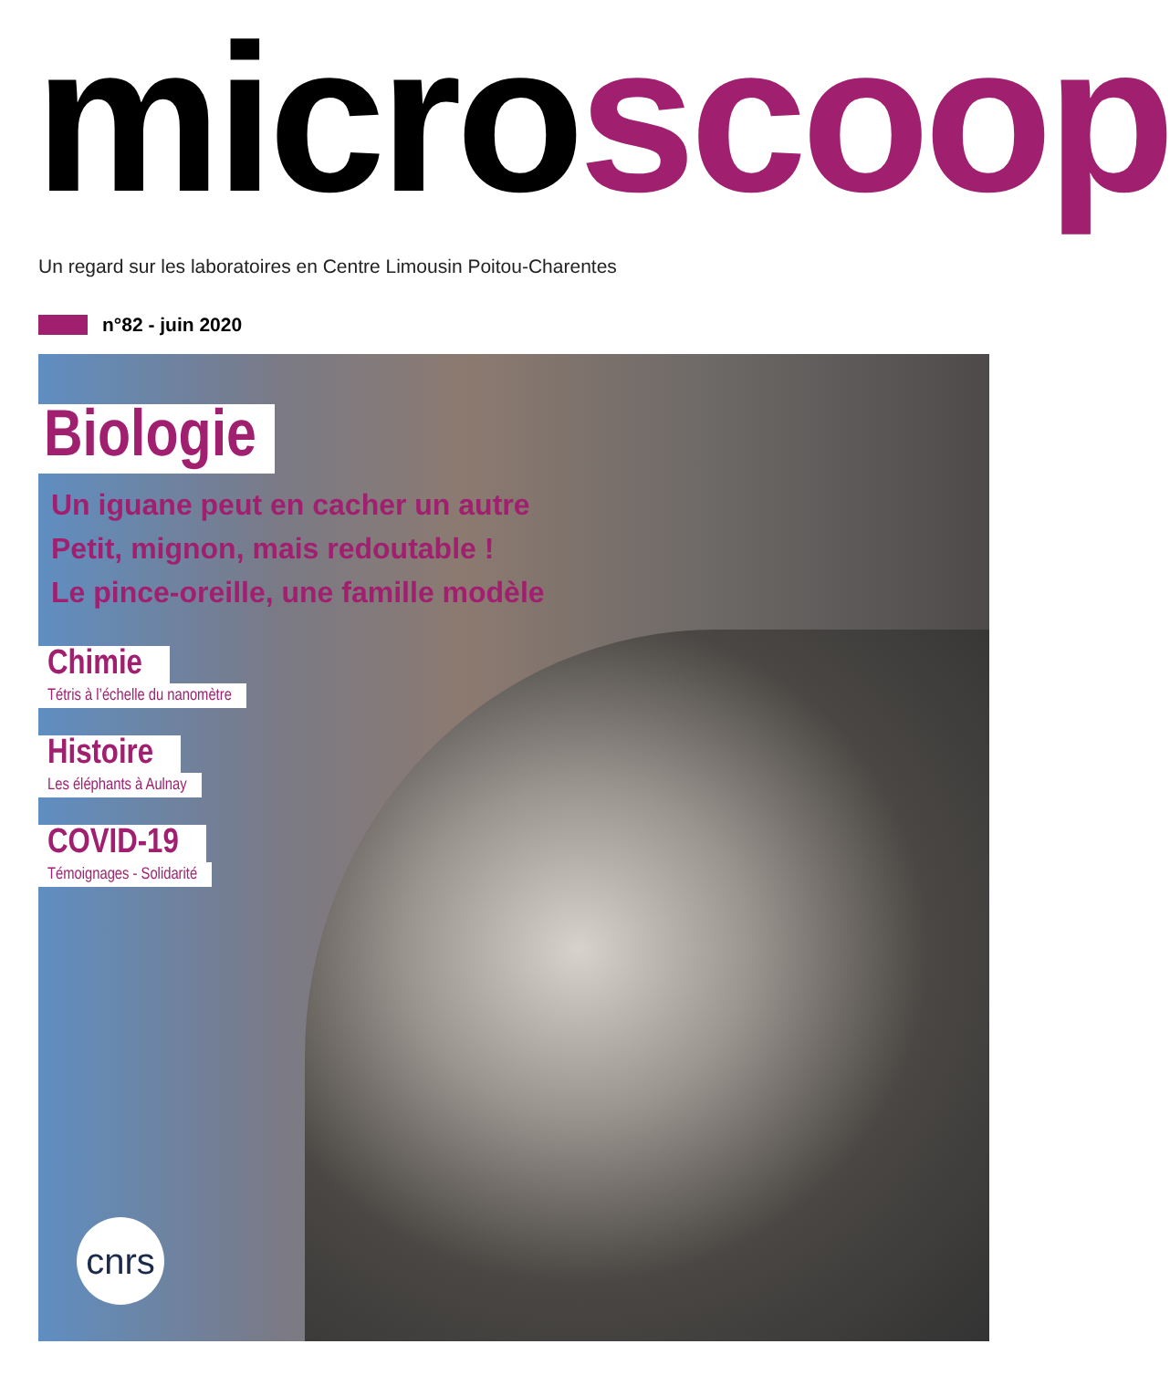micro scoop
Un regard sur les laboratoires en Centre Limousin Poitou-Charentes
n°82 - juin 2020
Biologie
Un iguane peut en cacher un autre
Petit, mignon, mais redoutable !
Le pince-oreille, une famille modèle
Chimie
Tétris à l’échelle du nanomètre
Histoire
Les éléphants à Aulnay
COVID-19
Témoignages - Solidarité
cnrs